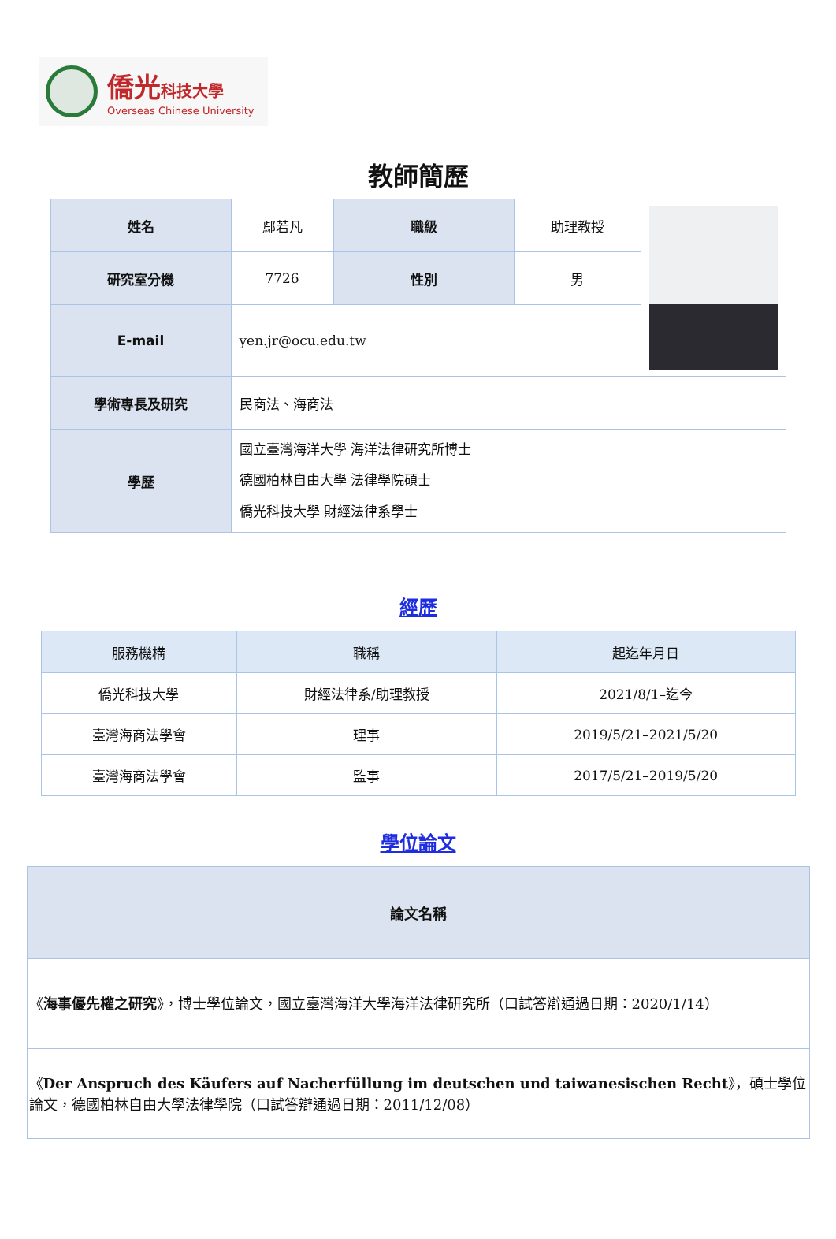僑光科技大學
Overseas Chinese University
教師簡歷
| 姓名 | 鄢若凡 | 職級 | 助理教授 | |
| 研究室分機 | 7726 | 性別 | 男 | |
| E-mail | yen.jr@ocu.edu.tw | | | |
| 學術專長及研究 | 民商法、海商法 | | | |
| 學歷 | 國立臺灣海洋大學 海洋法律研究所博士 德國柏林自由大學 法律學院碩士 僑光科技大學 財經法律系學士 | | | |
經歷
| 服務機構 | 職稱 | 起迄年月日 |
| --- | --- | --- |
| 僑光科技大學 | 財經法律系/助理教授 | 2021/8/1–迄今 |
| 臺灣海商法學會 | 理事 | 2019/5/21–2021/5/20 |
| 臺灣海商法學會 | 監事 | 2017/5/21–2019/5/20 |
學位論文
| 論文名稱 |
| --- |
| 《 海事優先權之研究 》，博士學位論文，國立臺灣海洋大學海洋法律研究所（口試答辯通過日期：2020/1/14） |
| 《 Der Anspruch des Käufers auf Nacherfüllung im deutschen und taiwanesischen Recht 》，碩士學位論文，德國柏林自由大學法律學院（口試答辯通過日期：2011/12/08） |